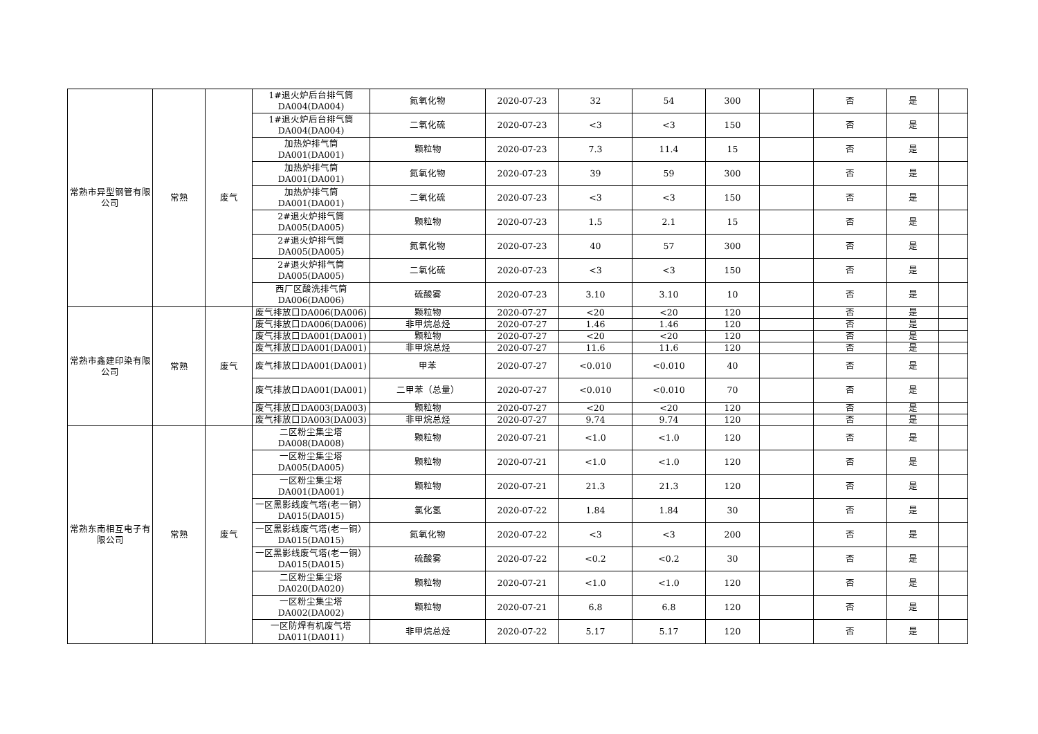| 常熟市异型钢管有限公司 | 常熟 | 废气 | 1#退火炉后台排气筒 DA004(DA004) | 氮氧化物 | 2020-07-23 | 32 | 54 | 300 | | 否 | 是 | |
| | | | 1#退火炉后台排气筒 DA004(DA004) | 二氧化硫 | 2020-07-23 | <3 | <3 | 150 | | 否 | 是 | |
| | | | 加热炉排气筒 DA001(DA001) | 颗粒物 | 2020-07-23 | 7.3 | 11.4 | 15 | | 否 | 是 | |
| | | | 加热炉排气筒 DA001(DA001) | 氮氧化物 | 2020-07-23 | 39 | 59 | 300 | | 否 | 是 | |
| | | | 加热炉排气筒 DA001(DA001) | 二氧化硫 | 2020-07-23 | <3 | <3 | 150 | | 否 | 是 | |
| | | | 2#退火炉排气筒 DA005(DA005) | 颗粒物 | 2020-07-23 | 1.5 | 2.1 | 15 | | 否 | 是 | |
| | | | 2#退火炉排气筒 DA005(DA005) | 氮氧化物 | 2020-07-23 | 40 | 57 | 300 | | 否 | 是 | |
| | | | 2#退火炉排气筒 DA005(DA005) | 二氧化硫 | 2020-07-23 | <3 | <3 | 150 | | 否 | 是 | |
| | | | 西厂区酸洗排气筒 DA006(DA006) | 硫酸雾 | 2020-07-23 | 3.10 | 3.10 | 10 | | 否 | 是 | |
| 常熟市鑫建印染有限公司 | 常熟 | 废气 | 废气排放口DA006(DA006) | 颗粒物 | 2020-07-27 | <20 | <20 | 120 | | 否 | 是 | |
| | | | 废气排放口DA006(DA006) | 非甲烷总烃 | 2020-07-27 | 1.46 | 1.46 | 120 | | 否 | 是 | |
| | | | 废气排放口DA001(DA001) | 颗粒物 | 2020-07-27 | <20 | <20 | 120 | | 否 | 是 | |
| | | | 废气排放口DA001(DA001) | 非甲烷总烃 | 2020-07-27 | 11.6 | 11.6 | 120 | | 否 | 是 | |
| | | | 废气排放口DA001(DA001) | 甲苯 | 2020-07-27 | <0.010 | <0.010 | 40 | | 否 | 是 | |
| | | | 废气排放口DA001(DA001) | 二甲苯（总量） | 2020-07-27 | <0.010 | <0.010 | 70 | | 否 | 是 | |
| | | | 废气排放口DA003(DA003) | 颗粒物 | 2020-07-27 | <20 | <20 | 120 | | 否 | 是 | |
| | | | 废气排放口DA003(DA003) | 非甲烷总烃 | 2020-07-27 | 9.74 | 9.74 | 120 | | 否 | 是 | |
| 常熟东南相互电子有限公司 | 常熟 | 废气 | 二区粉尘集尘塔 DA008(DA008) | 颗粒物 | 2020-07-21 | <1.0 | <1.0 | 120 | | 否 | 是 | |
| | | | 一区粉尘集尘塔 DA005(DA005) | 颗粒物 | 2020-07-21 | <1.0 | <1.0 | 120 | | 否 | 是 | |
| | | | 一区粉尘集尘塔 DA001(DA001) | 颗粒物 | 2020-07-21 | 21.3 | 21.3 | 120 | | 否 | 是 | |
| | | | 一区黑影线废气塔(老一铜）DA015(DA015) | 氯化氢 | 2020-07-22 | 1.84 | 1.84 | 30 | | 否 | 是 | |
| | | | 一区黑影线废气塔(老一铜）DA015(DA015) | 氮氧化物 | 2020-07-22 | <3 | <3 | 200 | | 否 | 是 | |
| | | | 一区黑影线废气塔(老一铜）DA015(DA015) | 硫酸雾 | 2020-07-22 | <0.2 | <0.2 | 30 | | 否 | 是 | |
| | | | 二区粉尘集尘塔 DA020(DA020) | 颗粒物 | 2020-07-21 | <1.0 | <1.0 | 120 | | 否 | 是 | |
| | | | 一区粉尘集尘塔 DA002(DA002) | 颗粒物 | 2020-07-21 | 6.8 | 6.8 | 120 | | 否 | 是 | |
| | | | 一区防焊有机废气塔 DA011(DA011) | 非甲烷总烃 | 2020-07-22 | 5.17 | 5.17 | 120 | | 否 | 是 | |